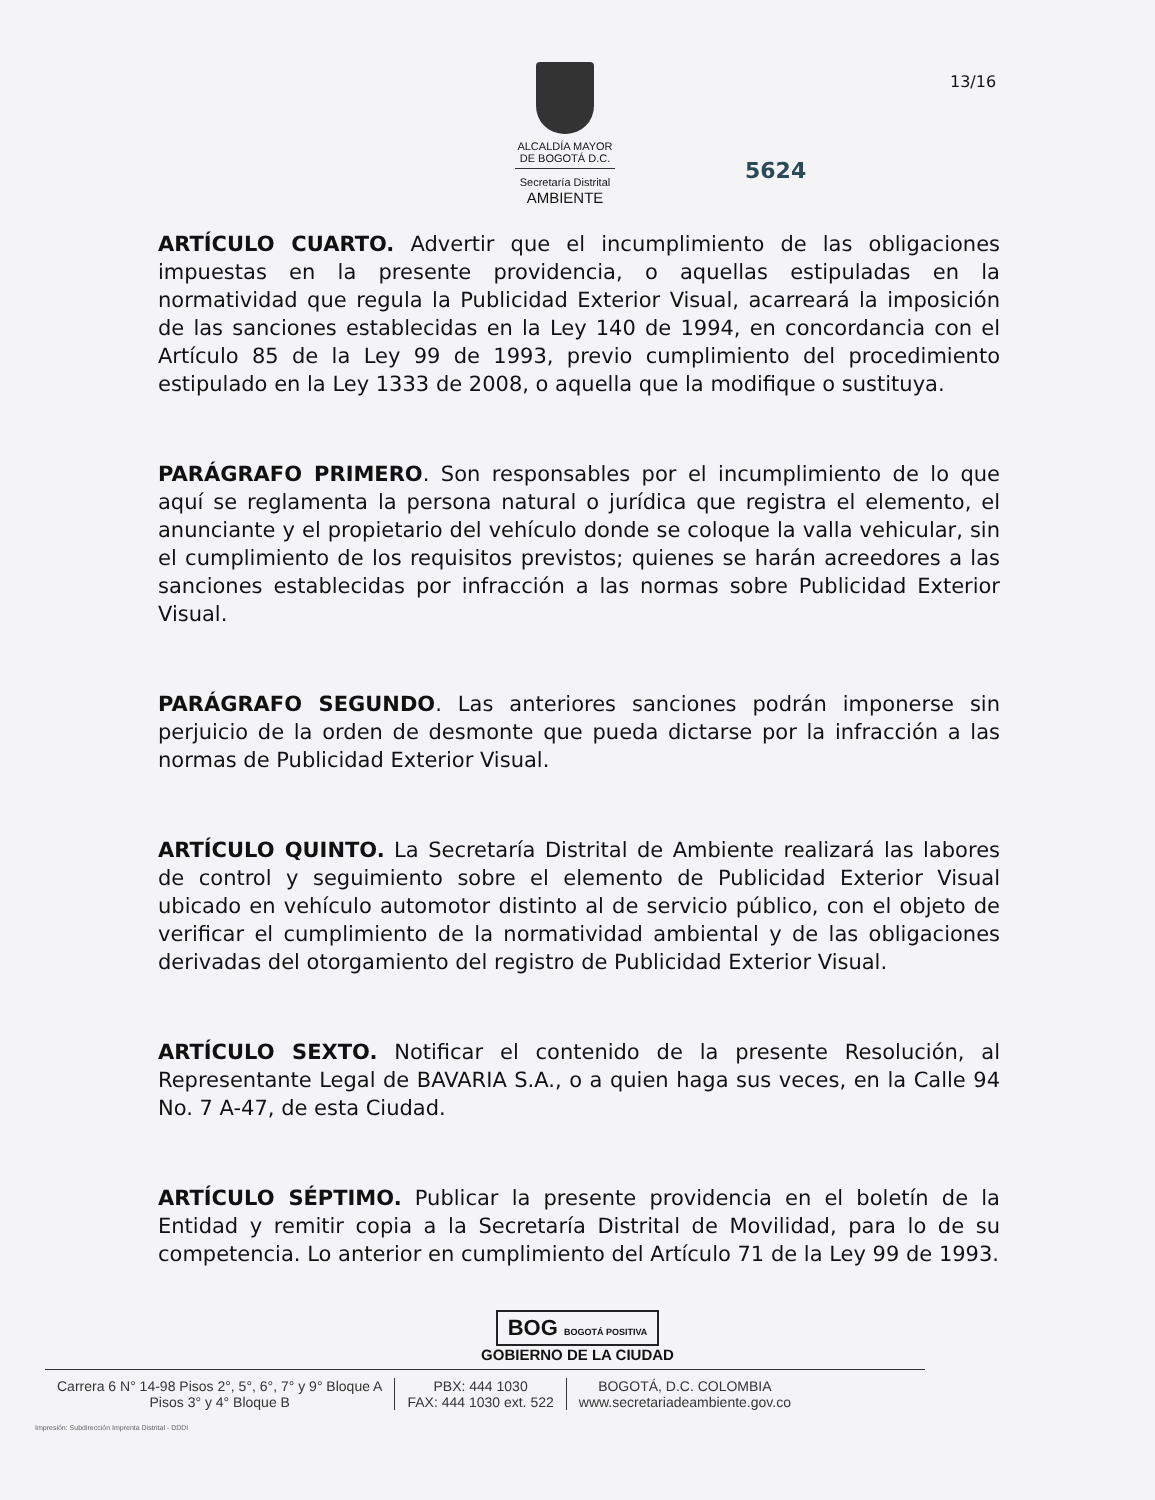ALCALDÍA MAYOR
DE BOGOTÁ D.C.
Secretaría Distrital
AMBIENTE
13/16
5624
ARTÍCULO CUARTO. Advertir que el incumplimiento de las obligaciones impuestas en la presente providencia, o aquellas estipuladas en la normatividad que regula la Publicidad Exterior Visual, acarreará la imposición de las sanciones establecidas en la Ley 140 de 1994, en concordancia con el Artículo 85 de la Ley 99 de 1993, previo cumplimiento del procedimiento estipulado en la Ley 1333 de 2008, o aquella que la modifique o sustituya.
PARÁGRAFO PRIMERO. Son responsables por el incumplimiento de lo que aquí se reglamenta la persona natural o jurídica que registra el elemento, el anunciante y el propietario del vehículo donde se coloque la valla vehicular, sin el cumplimiento de los requisitos previstos; quienes se harán acreedores a las sanciones establecidas por infracción a las normas sobre Publicidad Exterior Visual.
PARÁGRAFO SEGUNDO. Las anteriores sanciones podrán imponerse sin perjuicio de la orden de desmonte que pueda dictarse por la infracción a las normas de Publicidad Exterior Visual.
ARTÍCULO QUINTO. La Secretaría Distrital de Ambiente realizará las labores de control y seguimiento sobre el elemento de Publicidad Exterior Visual ubicado en vehículo automotor distinto al de servicio público, con el objeto de verificar el cumplimiento de la normatividad ambiental y de las obligaciones derivadas del otorgamiento del registro de Publicidad Exterior Visual.
ARTÍCULO SEXTO. Notificar el contenido de la presente Resolución, al Representante Legal de BAVARIA S.A., o a quien haga sus veces, en la Calle 94 No. 7 A-47, de esta Ciudad.
ARTÍCULO SÉPTIMO. Publicar la presente providencia en el boletín de la Entidad y remitir copia a la Secretaría Distrital de Movilidad, para lo de su competencia. Lo anterior en cumplimiento del Artículo 71 de la Ley 99 de 1993.
BOG BOGOTÁ POSITIVA
GOBIERNO DE LA CIUDAD
Carrera 6 N° 14-98 Pisos 2°, 5°, 6°, 7° y 9° Bloque A
Pisos 3° y 4° Bloque B
PBX: 444 1030
FAX: 444 1030 ext. 522
BOGOTÁ, D.C. COLOMBIA
www.secretariadeambiente.gov.co
Impresión: Subdirección Imprenta Distrital - DDDI